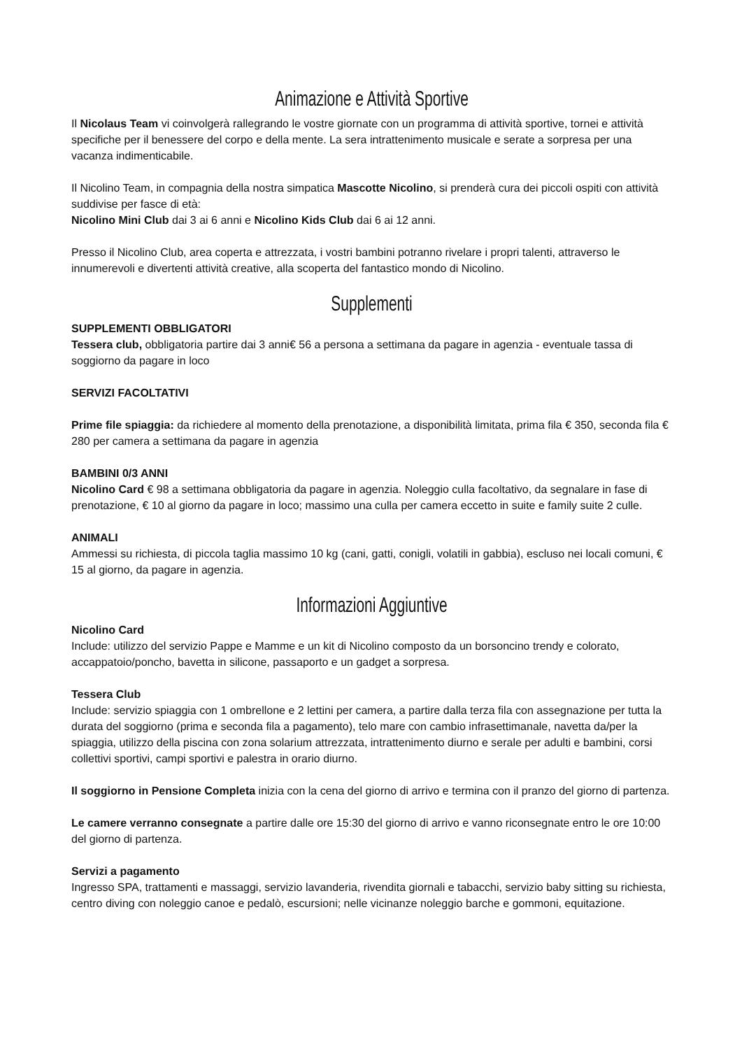Animazione e Attività Sportive
Il Nicolaus Team vi coinvolgerà rallegrando le vostre giornate con un programma di attività sportive, tornei e attività specifiche per il benessere del corpo e della mente. La sera intrattenimento musicale e serate a sorpresa per una vacanza indimenticabile.
Il Nicolino Team, in compagnia della nostra simpatica Mascotte Nicolino, si prenderà cura dei piccoli ospiti con attività suddivise per fasce di età:
Nicolino Mini Club dai 3 ai 6 anni e Nicolino Kids Club dai 6 ai 12 anni.
Presso il Nicolino Club, area coperta e attrezzata, i vostri bambini potranno rivelare i propri talenti, attraverso le innumerevoli e divertenti attività creative, alla scoperta del fantastico mondo di Nicolino.
Supplementi
SUPPLEMENTI OBBLIGATORI
Tessera club, obbligatoria partire dai 3 anni€ 56 a persona a settimana da pagare in agenzia - eventuale tassa di soggiorno da pagare in loco
SERVIZI FACOLTATIVI
Prime file spiaggia: da richiedere al momento della prenotazione, a disponibilità limitata, prima fila € 350, seconda fila € 280 per camera a settimana da pagare in agenzia
BAMBINI 0/3 ANNI
Nicolino Card € 98 a settimana obbligatoria da pagare in agenzia. Noleggio culla facoltativo, da segnalare in fase di prenotazione, € 10 al giorno da pagare in loco; massimo una culla per camera eccetto in suite e family suite 2 culle.
ANIMALI
Ammessi su richiesta, di piccola taglia massimo 10 kg (cani, gatti, conigli, volatili in gabbia), escluso nei locali comuni, € 15 al giorno, da pagare in agenzia.
Informazioni Aggiuntive
Nicolino Card
Include: utilizzo del servizio Pappe e Mamme e un kit di Nicolino composto da un borsoncino trendy e colorato, accappatoio/poncho, bavetta in silicone, passaporto e un gadget a sorpresa.
Tessera Club
Include: servizio spiaggia con 1 ombrellone e 2 lettini per camera, a partire dalla terza fila con assegnazione per tutta la durata del soggiorno (prima e seconda fila a pagamento), telo mare con cambio infrasettimanale, navetta da/per la spiaggia, utilizzo della piscina con zona solarium attrezzata, intrattenimento diurno e serale per adulti e bambini, corsi collettivi sportivi, campi sportivi e palestra in orario diurno.
Il soggiorno in Pensione Completa inizia con la cena del giorno di arrivo e termina con il pranzo del giorno di partenza.
Le camere verranno consegnate a partire dalle ore 15:30 del giorno di arrivo e vanno riconsegnate entro le ore 10:00 del giorno di partenza.
Servizi a pagamento
Ingresso SPA, trattamenti e massaggi, servizio lavanderia, rivendita giornali e tabacchi, servizio baby sitting su richiesta, centro diving con noleggio canoe e pedalò, escursioni; nelle vicinanze noleggio barche e gommoni, equitazione.